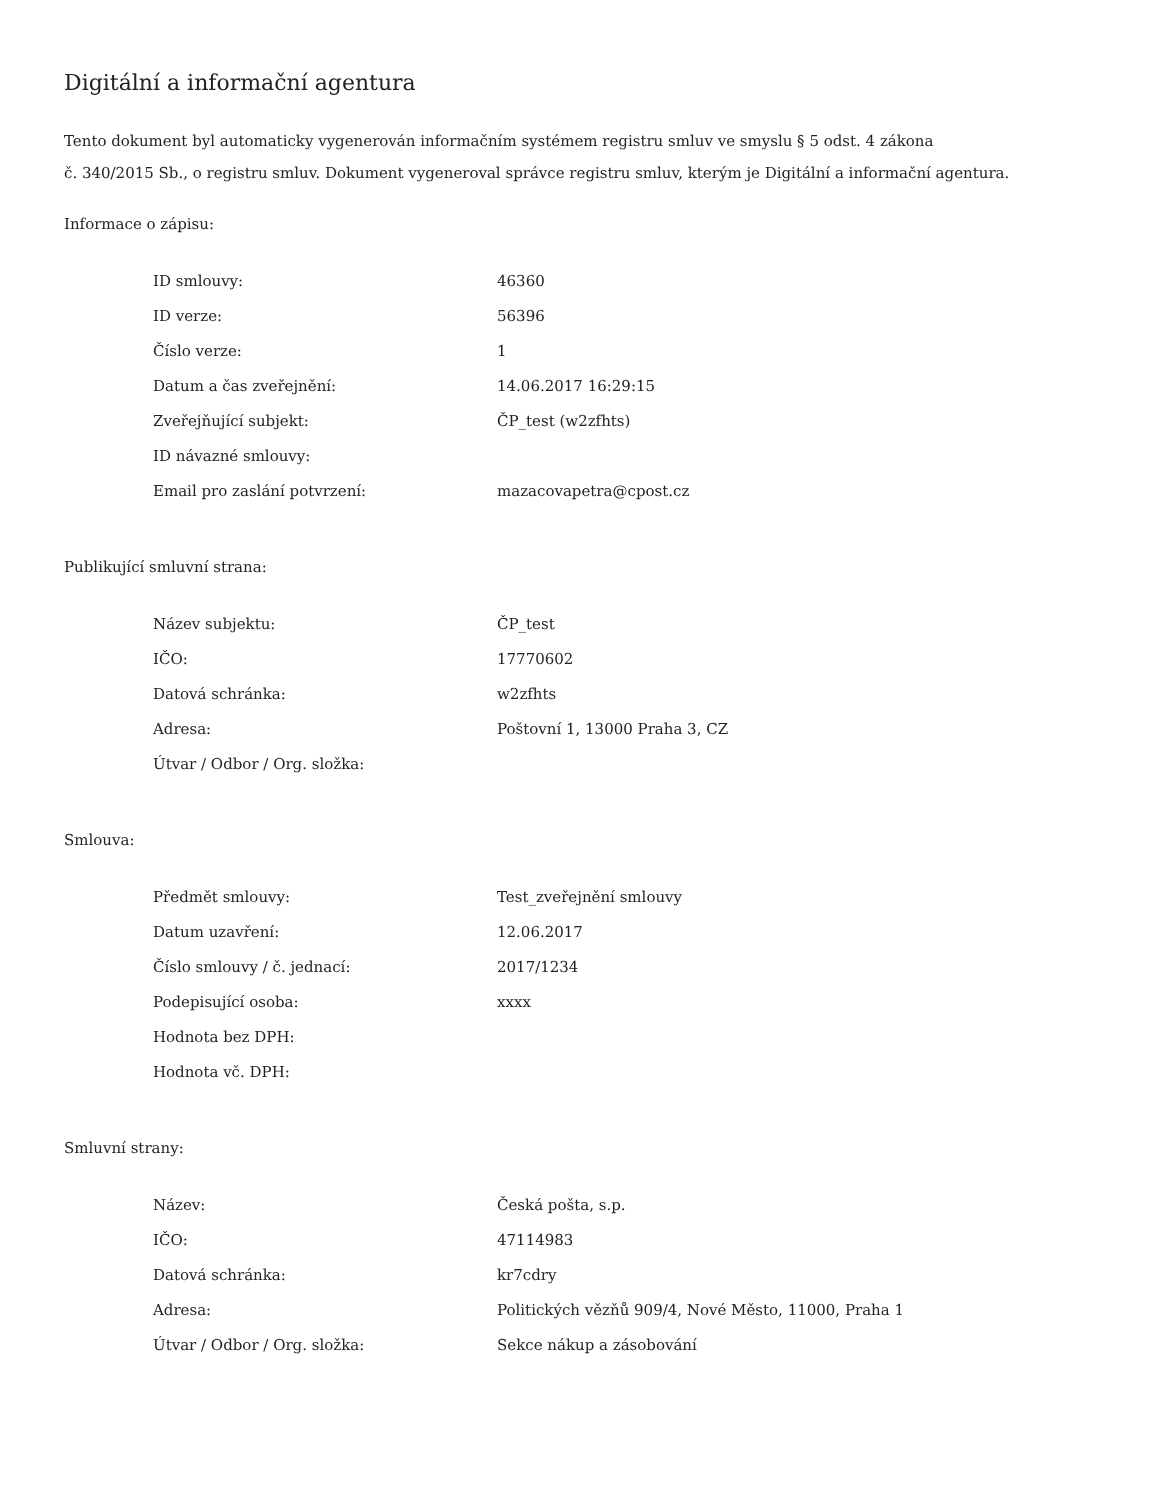Digitální a informační agentura
Tento dokument byl automaticky vygenerován informačním systémem registru smluv ve smyslu § 5 odst. 4 zákona
č. 340/2015 Sb., o registru smluv. Dokument vygeneroval správce registru smluv, kterým je Digitální a informační agentura.
Informace o zápisu:
| ID smlouvy: | 46360 |
| ID verze: | 56396 |
| Číslo verze: | 1 |
| Datum a čas zveřejnění: | 14.06.2017 16:29:15 |
| Zveřejňující subjekt: | ČP_test (w2zfhts) |
| ID návazné smlouvy: | |
| Email pro zaslání potvrzení: | mazacovapetra@cpost.cz |
Publikující smluvní strana:
| Název subjektu: | ČP_test |
| IČO: | 17770602 |
| Datová schránka: | w2zfhts |
| Adresa: | Poštovní 1, 13000 Praha 3, CZ |
| Útvar / Odbor / Org. složka: | |
Smlouva:
| Předmět smlouvy: | Test_zveřejnění smlouvy |
| Datum uzavření: | 12.06.2017 |
| Číslo smlouvy / č. jednací: | 2017/1234 |
| Podepisující osoba: | xxxx |
| Hodnota bez DPH: | |
| Hodnota vč. DPH: | |
Smluvní strany:
| Název: | Česká pošta, s.p. |
| IČO: | 47114983 |
| Datová schránka: | kr7cdry |
| Adresa: | Politických vězňů 909/4, Nové Město, 11000, Praha 1 |
| Útvar / Odbor / Org. složka: | Sekce nákup a zásobování |